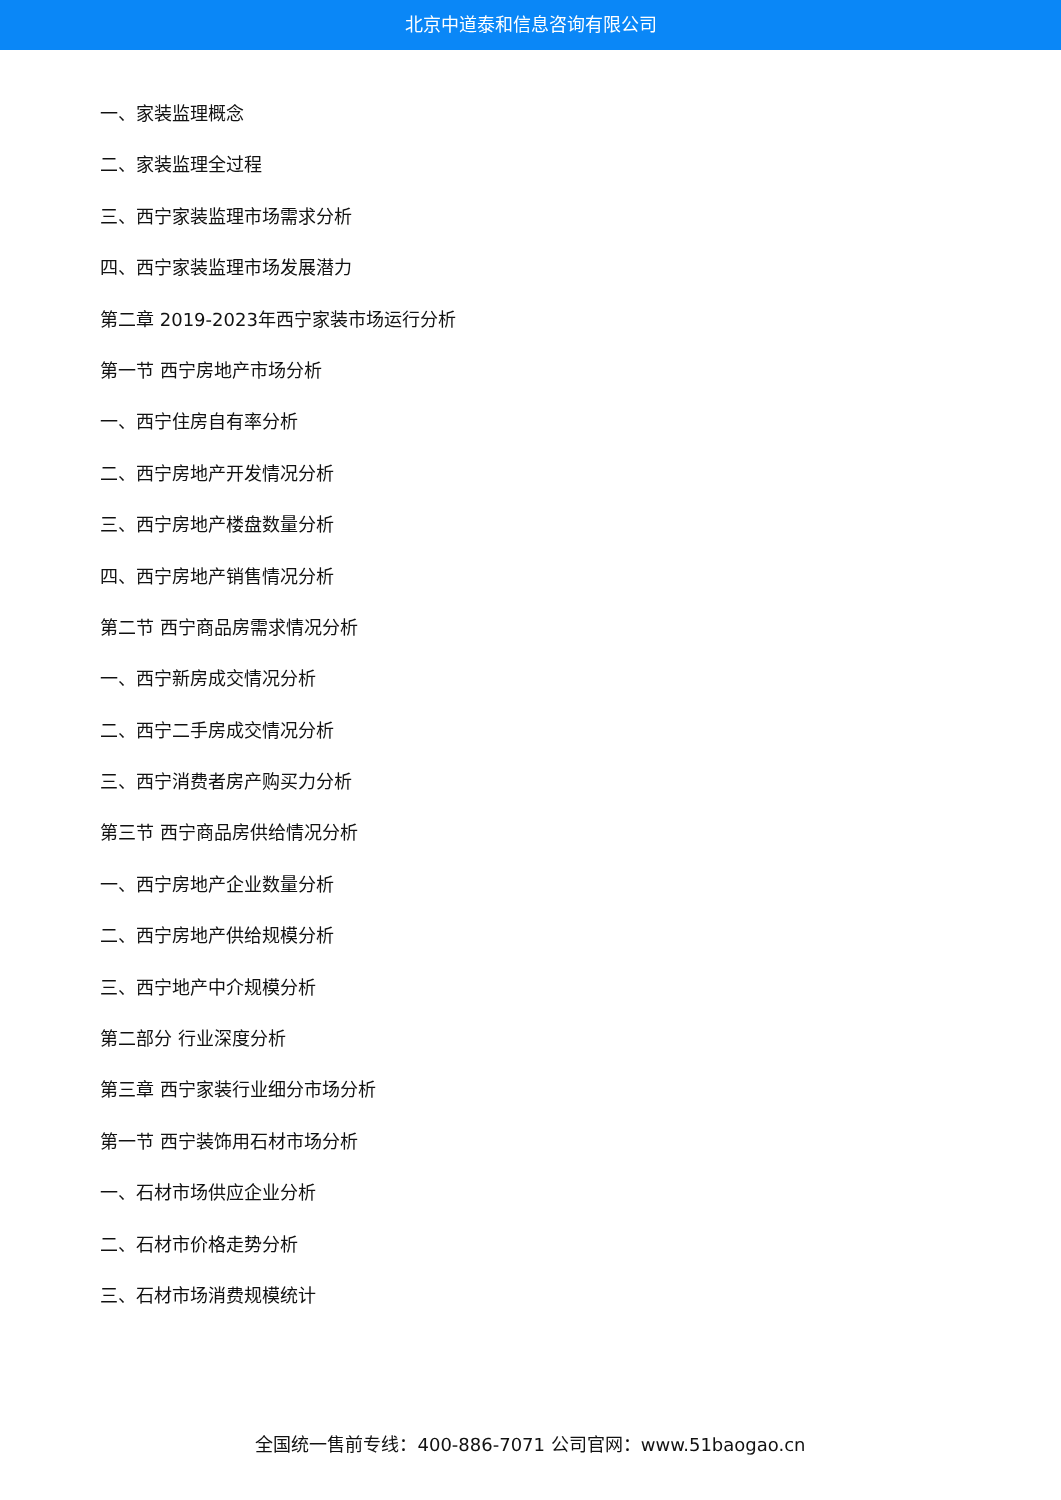北京中道泰和信息咨询有限公司
一、家装监理概念
二、家装监理全过程
三、西宁家装监理市场需求分析
四、西宁家装监理市场发展潜力
第二章 2019-2023年西宁家装市场运行分析
第一节 西宁房地产市场分析
一、西宁住房自有率分析
二、西宁房地产开发情况分析
三、西宁房地产楼盘数量分析
四、西宁房地产销售情况分析
第二节 西宁商品房需求情况分析
一、西宁新房成交情况分析
二、西宁二手房成交情况分析
三、西宁消费者房产购买力分析
第三节 西宁商品房供给情况分析
一、西宁房地产企业数量分析
二、西宁房地产供给规模分析
三、西宁地产中介规模分析
第二部分 行业深度分析
第三章 西宁家装行业细分市场分析
第一节 西宁装饰用石材市场分析
一、石材市场供应企业分析
二、石材市价格走势分析
三、石材市场消费规模统计
全国统一售前专线：400-886-7071 公司官网：www.51baogao.cn